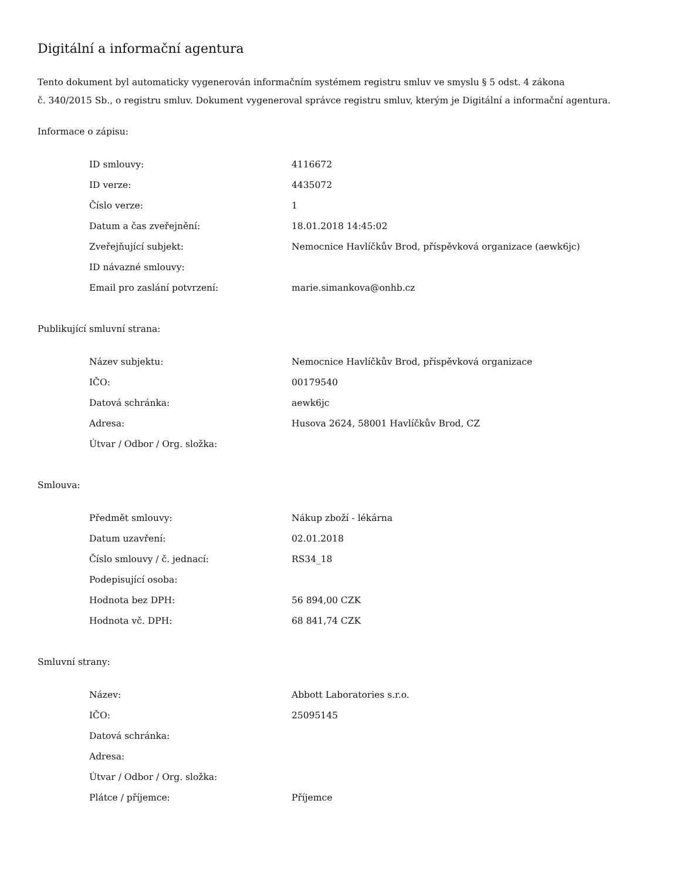Digitální a informační agentura
Tento dokument byl automaticky vygenerován informačním systémem registru smluv ve smyslu § 5 odst. 4 zákona
č. 340/2015 Sb., o registru smluv. Dokument vygeneroval správce registru smluv, kterým je Digitální a informační agentura.
Informace o zápisu:
| ID smlouvy: | 4116672 |
| ID verze: | 4435072 |
| Číslo verze: | 1 |
| Datum a čas zveřejnění: | 18.01.2018 14:45:02 |
| Zveřejňující subjekt: | Nemocnice Havlíčkův Brod, příspěvková organizace (aewk6jc) |
| ID návazné smlouvy: | |
| Email pro zaslání potvrzení: | marie.simankova@onhb.cz |
Publikující smluvní strana:
| Název subjektu: | Nemocnice Havlíčkův Brod, příspěvková organizace |
| IČO: | 00179540 |
| Datová schránka: | aewk6jc |
| Adresa: | Husova 2624, 58001 Havlíčkův Brod, CZ |
| Útvar / Odbor / Org. složka: | |
Smlouva:
| Předmět smlouvy: | Nákup zboží - lékárna |
| Datum uzavření: | 02.01.2018 |
| Číslo smlouvy / č. jednací: | RS34_18 |
| Podepisující osoba: | |
| Hodnota bez DPH: | 56 894,00 CZK |
| Hodnota vč. DPH: | 68 841,74 CZK |
Smluvní strany:
| Název: | Abbott Laboratories s.r.o. |
| IČO: | 25095145 |
| Datová schránka: | |
| Adresa: | |
| Útvar / Odbor / Org. složka: | |
| Plátce / příjemce: | Příjemce |